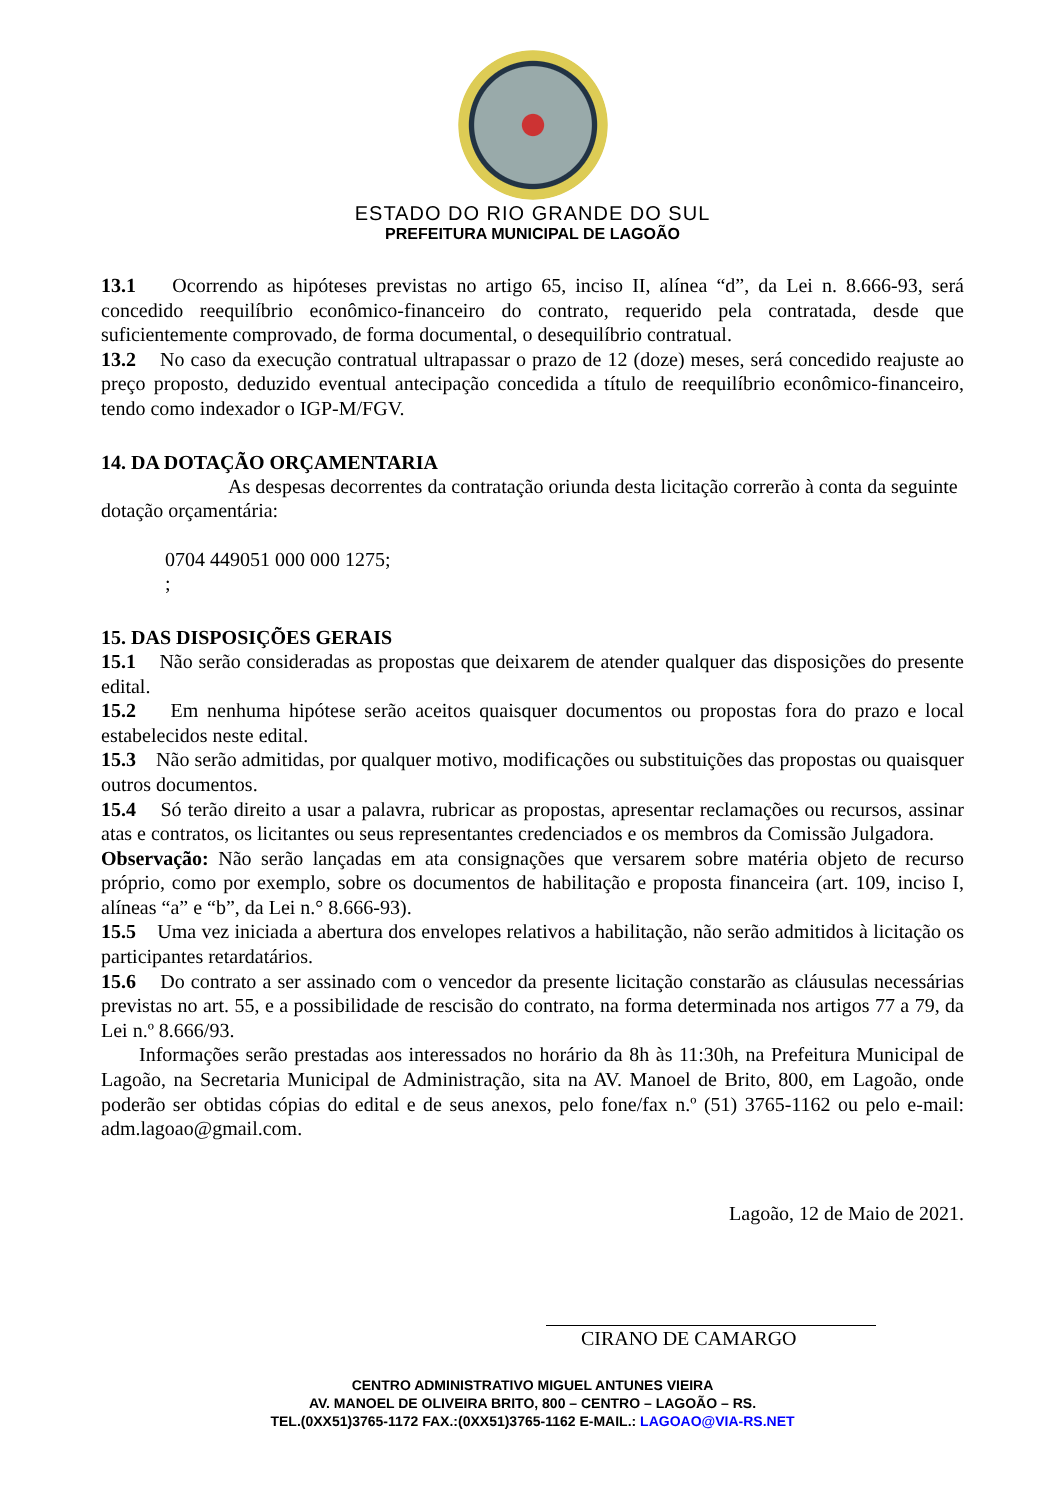ESTADO DO RIO GRANDE DO SUL
PREFEITURA MUNICIPAL DE LAGOÃO
13.1 Ocorrendo as hipóteses previstas no artigo 65, inciso II, alínea “d”, da Lei n. 8.666-93, será concedido reequilíbrio econômico-financeiro do contrato, requerido pela contratada, desde que suficientemente comprovado, de forma documental, o desequilíbrio contratual.
13.2 No caso da execução contratual ultrapassar o prazo de 12 (doze) meses, será concedido reajuste ao preço proposto, deduzido eventual antecipação concedida a título de reequilíbrio econômico-financeiro, tendo como indexador o IGP-M/FGV.
14. DA DOTAÇÃO ORÇAMENTARIA
As despesas decorrentes da contratação oriunda desta licitação correrão à conta da seguinte dotação orçamentária:
0704 449051 000 000 1275;
;
15. DAS DISPOSIÇÕES GERAIS
15.1 Não serão consideradas as propostas que deixarem de atender qualquer das disposições do presente edital.
15.2 Em nenhuma hipótese serão aceitos quaisquer documentos ou propostas fora do prazo e local estabelecidos neste edital.
15.3 Não serão admitidas, por qualquer motivo, modificações ou substituições das propostas ou quaisquer outros documentos.
15.4 Só terão direito a usar a palavra, rubricar as propostas, apresentar reclamações ou recursos, assinar atas e contratos, os licitantes ou seus representantes credenciados e os membros da Comissão Julgadora.
Observação: Não serão lançadas em ata consignações que versarem sobre matéria objeto de recurso próprio, como por exemplo, sobre os documentos de habilitação e proposta financeira (art. 109, inciso I, alíneas “a” e “b”, da Lei n.° 8.666-93).
15.5 Uma vez iniciada a abertura dos envelopes relativos a habilitação, não serão admitidos à licitação os participantes retardatários.
15.6 Do contrato a ser assinado com o vencedor da presente licitação constarão as cláusulas necessárias previstas no art. 55, e a possibilidade de rescisão do contrato, na forma determinada nos artigos 77 a 79, da Lei n.º 8.666/93.
Informações serão prestadas aos interessados no horário da 8h às 11:30h, na Prefeitura Municipal de Lagoão, na Secretaria Municipal de Administração, sita na AV. Manoel de Brito, 800, em Lagoão, onde poderão ser obtidas cópias do edital e de seus anexos, pelo fone/fax n.º (51) 3765-1162 ou pelo e-mail: adm.lagoao@gmail.com.
Lagoão, 12 de Maio de 2021.
CIRANO DE CAMARGO
CENTRO ADMINISTRATIVO MIGUEL ANTUNES VIEIRA
AV. MANOEL DE OLIVEIRA BRITO, 800 – CENTRO – LAGOÃO – RS.
TEL.(0XX51)3765-1172 FAX.:(0XX51)3765-1162 E-MAIL.: LAGOAO@VIA-RS.NET